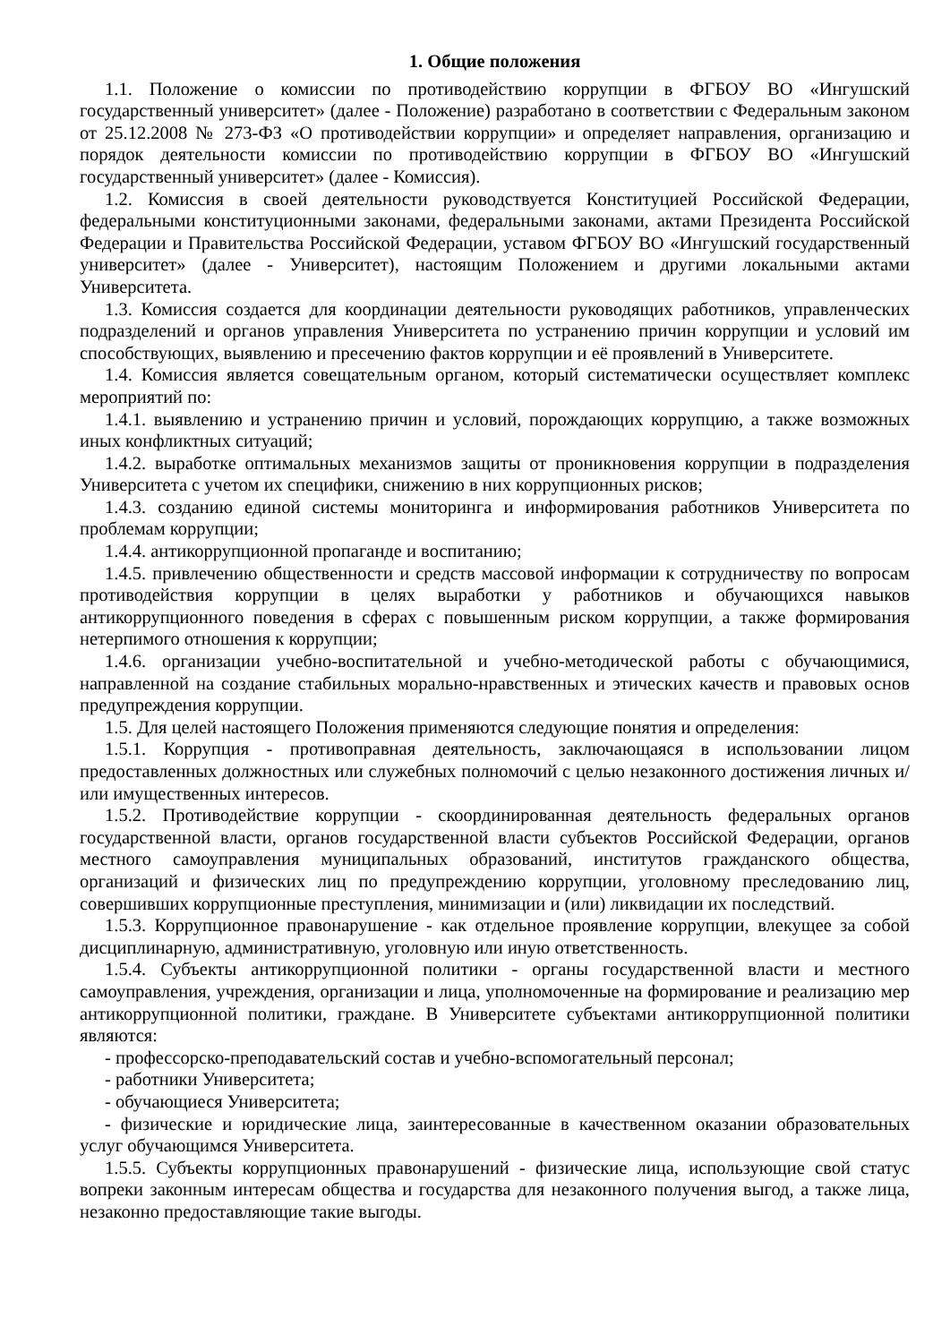1. Общие положения
1.1. Положение о комиссии по противодействию коррупции в ФГБОУ ВО «Ингушский государственный университет» (далее - Положение) разработано в соответствии с Федеральным законом от 25.12.2008 № 273-ФЗ «О противодействии коррупции» и определяет направления, организацию и порядок деятельности комиссии по противодействию коррупции в ФГБОУ ВО «Ингушский государственный университет» (далее - Комиссия).
1.2. Комиссия в своей деятельности руководствуется Конституцией Российской Федерации, федеральными конституционными законами, федеральными законами, актами Президента Российской Федерации и Правительства Российской Федерации, уставом ФГБОУ ВО «Ингушский государственный университет» (далее - Университет), настоящим Положением и другими локальными актами Университета.
1.3. Комиссия создается для координации деятельности руководящих работников, управленческих подразделений и органов управления Университета по устранению причин коррупции и условий им способствующих, выявлению и пресечению фактов коррупции и её проявлений в Университете.
1.4. Комиссия является совещательным органом, который систематически осуществляет комплекс мероприятий по:
1.4.1. выявлению и устранению причин и условий, порождающих коррупцию, а также возможных иных конфликтных ситуаций;
1.4.2. выработке оптимальных механизмов защиты от проникновения коррупции в подразделения Университета с учетом их специфики, снижению в них коррупционных рисков;
1.4.3. созданию единой системы мониторинга и информирования работников Университета по проблемам коррупции;
1.4.4. антикоррупционной пропаганде и воспитанию;
1.4.5. привлечению общественности и средств массовой информации к сотрудничеству по вопросам противодействия коррупции в целях выработки у работников и обучающихся навыков антикоррупционного поведения в сферах с повышенным риском коррупции, а также формирования нетерпимого отношения к коррупции;
1.4.6. организации учебно-воспитательной и учебно-методической работы с обучающимися, направленной на создание стабильных морально-нравственных и этических качеств и правовых основ предупреждения коррупции.
1.5. Для целей настоящего Положения применяются следующие понятия и определения:
1.5.1. Коррупция - противоправная деятельность, заключающаяся в использовании лицом предоставленных должностных или служебных полномочий с целью незаконного достижения личных и/или имущественных интересов.
1.5.2. Противодействие коррупции - скоординированная деятельность федеральных органов государственной власти, органов государственной власти субъектов Российской Федерации, органов местного самоуправления муниципальных образований, институтов гражданского общества, организаций и физических лиц по предупреждению коррупции, уголовному преследованию лиц, совершивших коррупционные преступления, минимизации и (или) ликвидации их последствий.
1.5.3. Коррупционное правонарушение - как отдельное проявление коррупции, влекущее за собой дисциплинарную, административную, уголовную или иную ответственность.
1.5.4. Субъекты антикоррупционной политики - органы государственной власти и местного самоуправления, учреждения, организации и лица, уполномоченные на формирование и реализацию мер антикоррупционной политики, граждане. В Университете субъектами антикоррупционной политики являются:
- профессорско-преподавательский состав и учебно-вспомогательный персонал;
- работники Университета;
- обучающиеся Университета;
- физические и юридические лица, заинтересованные в качественном оказании образовательных услуг обучающимся Университета.
1.5.5. Субъекты коррупционных правонарушений - физические лица, использующие свой статус вопреки законным интересам общества и государства для незаконного получения выгод, а также лица, незаконно предоставляющие такие выгоды.